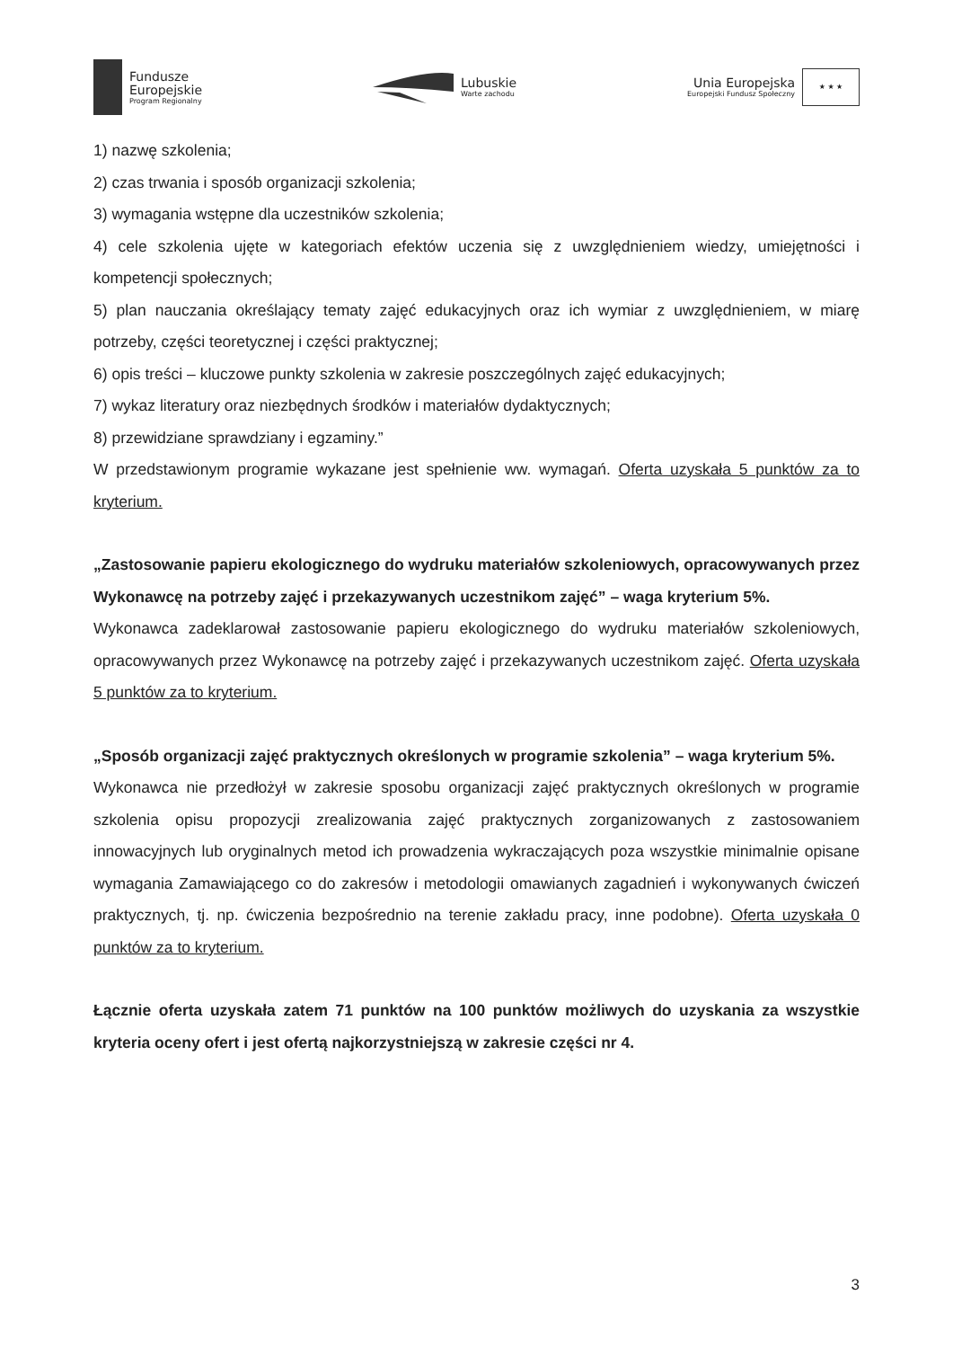Fundusze
Europejskie
Program Regionalny
Lubuskie
Warte zachodu
Unia Europejska
Europejski Fundusz Społeczny
★ ★ ★
1) nazwę szkolenia;
2) czas trwania i sposób organizacji szkolenia;
3) wymagania wstępne dla uczestników szkolenia;
4) cele szkolenia ujęte w kategoriach efektów uczenia się z uwzględnieniem wiedzy, umiejętności i kompetencji społecznych;
5) plan nauczania określający tematy zajęć edukacyjnych oraz ich wymiar z uwzględnieniem, w miarę potrzeby, części teoretycznej i części praktycznej;
6) opis treści – kluczowe punkty szkolenia w zakresie poszczególnych zajęć edukacyjnych;
7) wykaz literatury oraz niezbędnych środków i materiałów dydaktycznych;
8) przewidziane sprawdziany i egzaminy.”
W przedstawionym programie wykazane jest spełnienie ww. wymagań. Oferta uzyskała 5 punktów za to kryterium.
„Zastosowanie papieru ekologicznego do wydruku materiałów szkoleniowych, opracowywanych przez Wykonawcę na potrzeby zajęć i przekazywanych uczestnikom zajęć” – waga kryterium 5%.
Wykonawca zadeklarował zastosowanie papieru ekologicznego do wydruku materiałów szkoleniowych, opracowywanych przez Wykonawcę na potrzeby zajęć i przekazywanych uczestnikom zajęć. Oferta uzyskała 5 punktów za to kryterium.
„Sposób organizacji zajęć praktycznych określonych w programie szkolenia” – waga kryterium 5%.
Wykonawca nie przedłożył w zakresie sposobu organizacji zajęć praktycznych określonych w programie szkolenia opisu propozycji zrealizowania zajęć praktycznych zorganizowanych z zastosowaniem innowacyjnych lub oryginalnych metod ich prowadzenia wykraczających poza wszystkie minimalnie opisane wymagania Zamawiającego co do zakresów i metodologii omawianych zagadnień i wykonywanych ćwiczeń praktycznych, tj. np. ćwiczenia bezpośrednio na terenie zakładu pracy, inne podobne). Oferta uzyskała 0 punktów za to kryterium.
Łącznie oferta uzyskała zatem 71 punktów na 100 punktów możliwych do uzyskania za wszystkie kryteria oceny ofert i jest ofertą najkorzystniejszą w zakresie części nr 4.
3